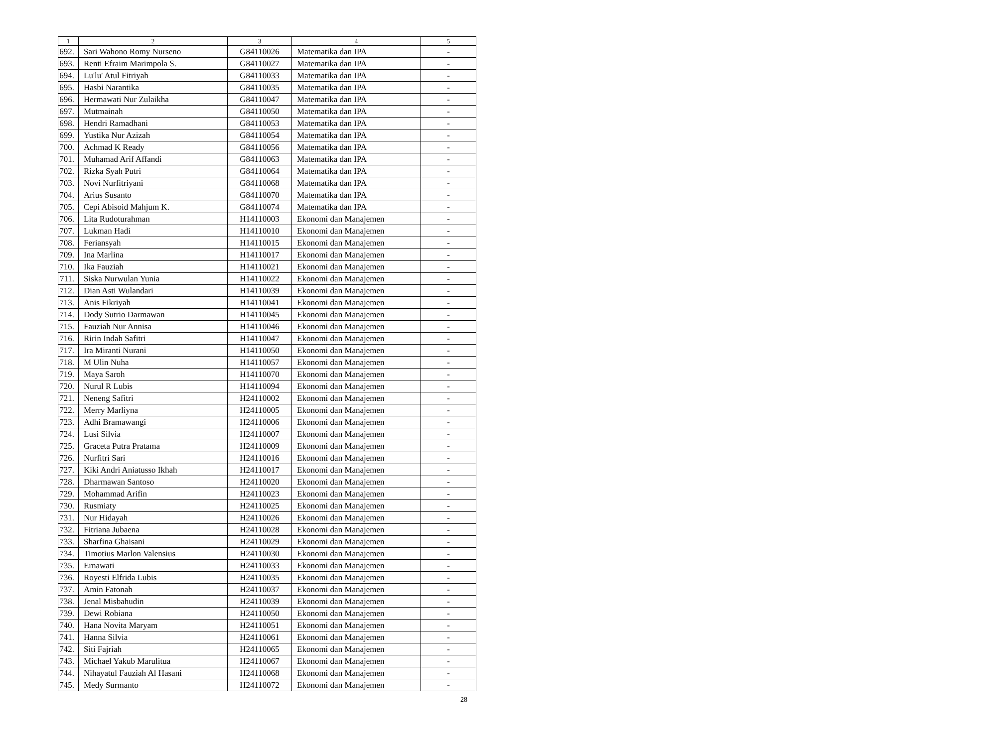| 1 | 2 | 3 | 4 | 5 |
| --- | --- | --- | --- | --- |
| 692. | Sari Wahono Romy Nurseno | G84110026 | Matematika dan IPA | - |
| 693. | Renti Efraim Marimpola S. | G84110027 | Matematika dan IPA | - |
| 694. | Lu'lu' Atul Fitriyah | G84110033 | Matematika dan IPA | - |
| 695. | Hasbi Narantika | G84110035 | Matematika dan IPA | - |
| 696. | Hermawati Nur Zulaikha | G84110047 | Matematika dan IPA | - |
| 697. | Mutmainah | G84110050 | Matematika dan IPA | - |
| 698. | Hendri Ramadhani | G84110053 | Matematika dan IPA | - |
| 699. | Yustika Nur Azizah | G84110054 | Matematika dan IPA | - |
| 700. | Achmad K Ready | G84110056 | Matematika dan IPA | - |
| 701. | Muhamad Arif Affandi | G84110063 | Matematika dan IPA | - |
| 702. | Rizka Syah Putri | G84110064 | Matematika dan IPA | - |
| 703. | Novi Nurfitriyani | G84110068 | Matematika dan IPA | - |
| 704. | Arius Susanto | G84110070 | Matematika dan IPA | - |
| 705. | Cepi Abisoid Mahjum K. | G84110074 | Matematika dan IPA | - |
| 706. | Lita Rudoturahman | H14110003 | Ekonomi dan Manajemen | - |
| 707. | Lukman Hadi | H14110010 | Ekonomi dan Manajemen | - |
| 708. | Feriansyah | H14110015 | Ekonomi dan Manajemen | - |
| 709. | Ina Marlina | H14110017 | Ekonomi dan Manajemen | - |
| 710. | Ika Fauziah | H14110021 | Ekonomi dan Manajemen | - |
| 711. | Siska Nurwulan Yunia | H14110022 | Ekonomi dan Manajemen | - |
| 712. | Dian Asti Wulandari | H14110039 | Ekonomi dan Manajemen | - |
| 713. | Anis Fikriyah | H14110041 | Ekonomi dan Manajemen | - |
| 714. | Dody Sutrio Darmawan | H14110045 | Ekonomi dan Manajemen | - |
| 715. | Fauziah Nur Annisa | H14110046 | Ekonomi dan Manajemen | - |
| 716. | Ririn Indah Safitri | H14110047 | Ekonomi dan Manajemen | - |
| 717. | Ira Miranti Nurani | H14110050 | Ekonomi dan Manajemen | - |
| 718. | M Ulin Nuha | H14110057 | Ekonomi dan Manajemen | - |
| 719. | Maya Saroh | H14110070 | Ekonomi dan Manajemen | - |
| 720. | Nurul R Lubis | H14110094 | Ekonomi dan Manajemen | - |
| 721. | Neneng Safitri | H24110002 | Ekonomi dan Manajemen | - |
| 722. | Merry Marliyna | H24110005 | Ekonomi dan Manajemen | - |
| 723. | Adhi Bramawangi | H24110006 | Ekonomi dan Manajemen | - |
| 724. | Lusi Silvia | H24110007 | Ekonomi dan Manajemen | - |
| 725. | Graceta Putra Pratama | H24110009 | Ekonomi dan Manajemen | - |
| 726. | Nurfitri Sari | H24110016 | Ekonomi dan Manajemen | - |
| 727. | Kiki Andri Aniatusso Ikhah | H24110017 | Ekonomi dan Manajemen | - |
| 728. | Dharmawan Santoso | H24110020 | Ekonomi dan Manajemen | - |
| 729. | Mohammad Arifin | H24110023 | Ekonomi dan Manajemen | - |
| 730. | Rusmiaty | H24110025 | Ekonomi dan Manajemen | - |
| 731. | Nur Hidayah | H24110026 | Ekonomi dan Manajemen | - |
| 732. | Fitriana Jubaena | H24110028 | Ekonomi dan Manajemen | - |
| 733. | Sharfina Ghaisani | H24110029 | Ekonomi dan Manajemen | - |
| 734. | Timotius Marlon Valensius | H24110030 | Ekonomi dan Manajemen | - |
| 735. | Ernawati | H24110033 | Ekonomi dan Manajemen | - |
| 736. | Royesti Elfrida Lubis | H24110035 | Ekonomi dan Manajemen | - |
| 737. | Amin Fatonah | H24110037 | Ekonomi dan Manajemen | - |
| 738. | Jenal Misbahudin | H24110039 | Ekonomi dan Manajemen | - |
| 739. | Dewi Robiana | H24110050 | Ekonomi dan Manajemen | - |
| 740. | Hana Novita Maryam | H24110051 | Ekonomi dan Manajemen | - |
| 741. | Hanna Silvia | H24110061 | Ekonomi dan Manajemen | - |
| 742. | Siti Fajriah | H24110065 | Ekonomi dan Manajemen | - |
| 743. | Michael Yakub Marulitua | H24110067 | Ekonomi dan Manajemen | - |
| 744. | Nihayatul Fauziah Al Hasani | H24110068 | Ekonomi dan Manajemen | - |
| 745. | Medy Surmanto | H24110072 | Ekonomi dan Manajemen | - |
28